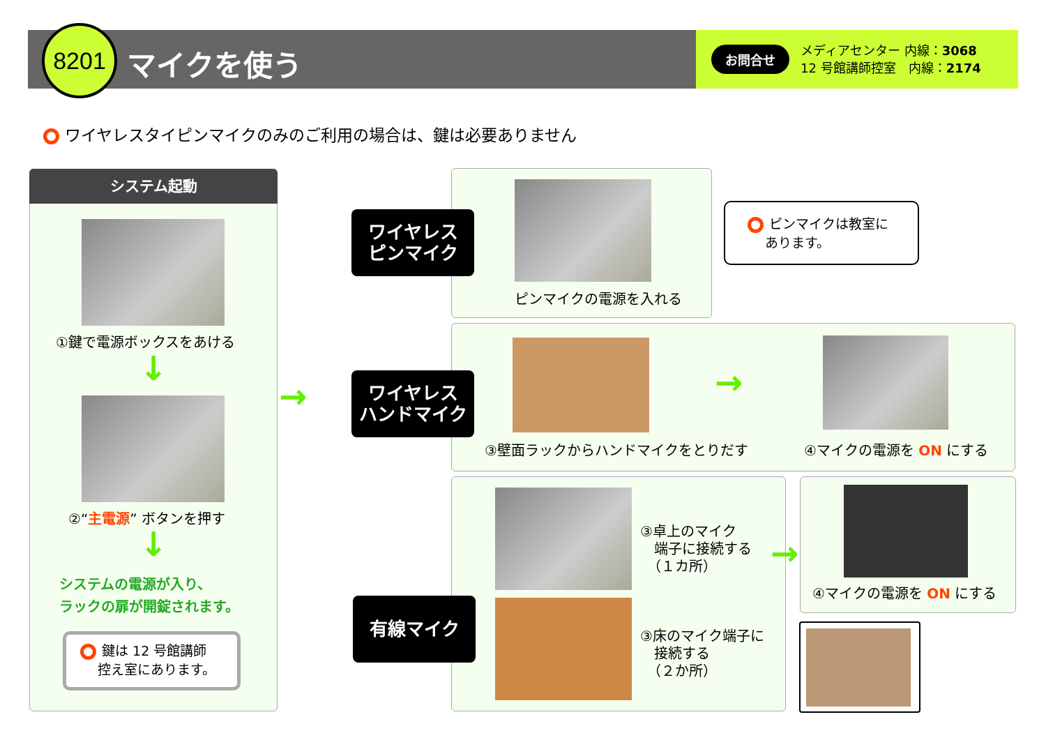8201
マイクを使う
お問合せ
メディアセンター 内線：3068
12 号館講師控室　内線：2174
ワイヤレスタイピンマイクのみのご利用の場合は、鍵は必要ありません
システム起動
①鍵で電源ボックスをあける
↓
②“主電源” ボタンを押す
↓
システムの電源が入り、
ラックの扉が開錠されます。
鍵は 12 号館講師
　 控え室にあります。
→
ワイヤレス
ピンマイク
ピンマイクの電源を入れる
ピンマイクは教室に
　 あります。
ワイヤレス
ハンドマイク
→
③壁面ラックからハンドマイクをとりだす
④マイクの電源を ON にする
有線マイク
③卓上のマイク
　端子に接続する
　（１カ所）
③床のマイク端子に
　接続する
　（２か所）
→
④マイクの電源を ON にする